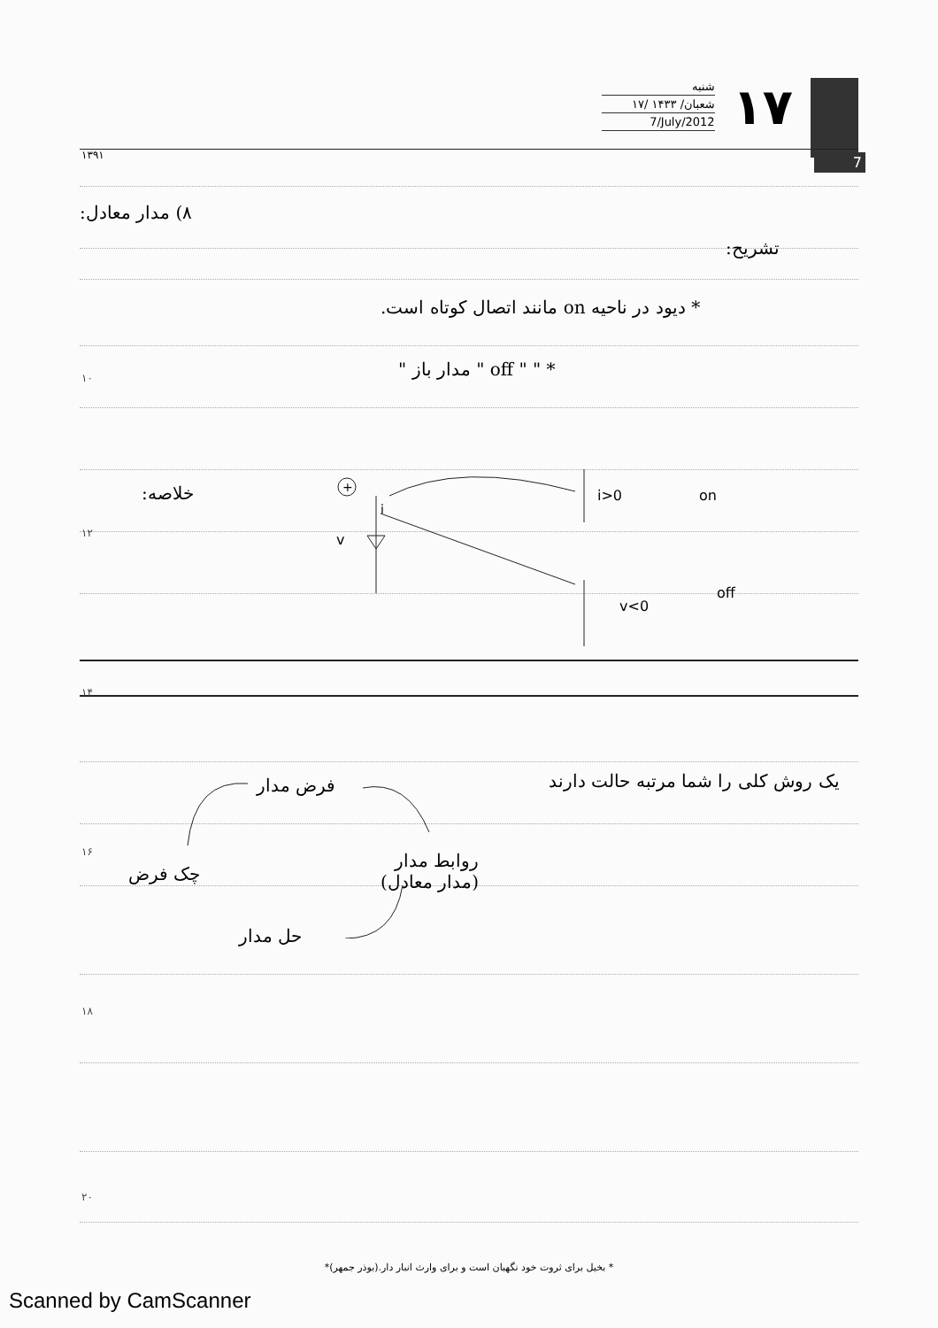شنبه
۱۷/ شعبان/ ۱۴۳۳
7/July/2012
۱۷
۱۳۹۱ 7
۸) مدار معادل:
تشریح:
* دیود در ناحیه on مانند اتصال کوتاه است.
۱۰ * " " off " مدار باز "
خلاصه:
۱۲
+
v
i
i>0
on
v<0
off
۱۴
یک روش کلی را شما مرتبه حالت دارند
فرض مدار
۱۶
چک فرض
روابط مدار
(مدار معادل)
حل مدار
۱۸
۲۰
* بخیل برای ثروت خود نگهبان است و برای وارث انبار دار.(بوذر جمهر)*
Scanned by CamScanner